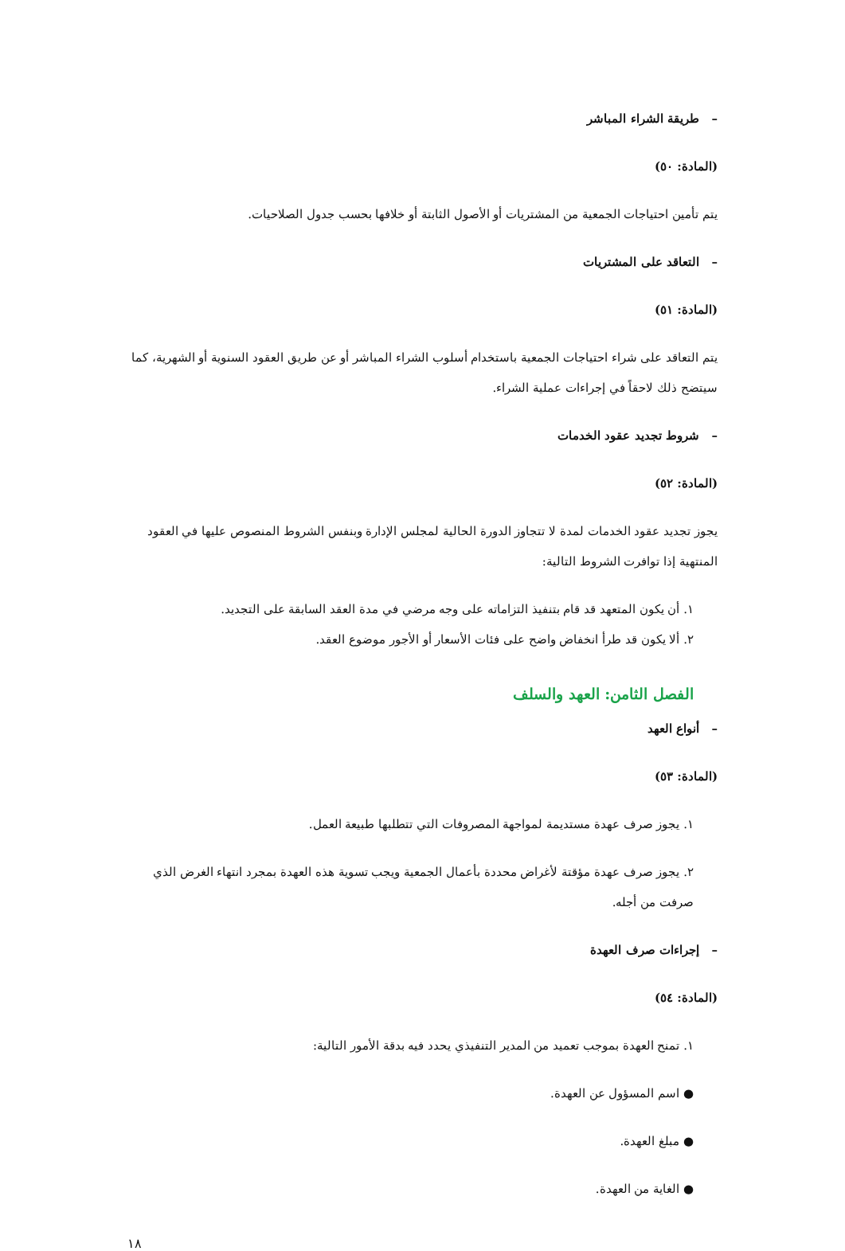– طريقة الشراء المباشر
(المادة: ٥٠)
يتم تأمين احتياجات الجمعية من المشتريات أو الأصول الثابتة أو خلافها بحسب جدول الصلاحيات.
– التعاقد على المشتريات
(المادة: ٥١)
يتم التعاقد على شراء احتياجات الجمعية باستخدام أسلوب الشراء المباشر أو عن طريق العقود السنوية أو الشهرية، كما سيتضح ذلك لاحقاً في إجراءات عملية الشراء.
– شروط تجديد عقود الخدمات
(المادة: ٥٢)
يجوز تجديد عقود الخدمات لمدة لا تتجاوز الدورة الحالية لمجلس الإدارة وبنفس الشروط المنصوص عليها في العقود المنتهية إذا توافرت الشروط التالية:
١. أن يكون المتعهد قد قام بتنفيذ التزاماته على وجه مرضي في مدة العقد السابقة على التجديد.
٢. ألا يكون قد طرأ انخفاض واضح على فئات الأسعار أو الأجور موضوع العقد.
الفصل الثامن: العهد والسلف
– أنواع العهد
(المادة: ٥٣)
١. يجوز صرف عهدة مستديمة لمواجهة المصروفات التي تتطلبها طبيعة العمل.
٢. يجوز صرف عهدة مؤقتة لأغراض محددة بأعمال الجمعية ويجب تسوية هذه العهدة بمجرد انتهاء الغرض الذي صرفت من أجله.
– إجراءات صرف العهدة
(المادة: ٥٤)
١. تمنح العهدة بموجب تعميد من المدير التنفيذي يحدد فيه بدقة الأمور التالية:
● اسم المسؤول عن العهدة.
● مبلغ العهدة.
● الغاية من العهدة.
١٨